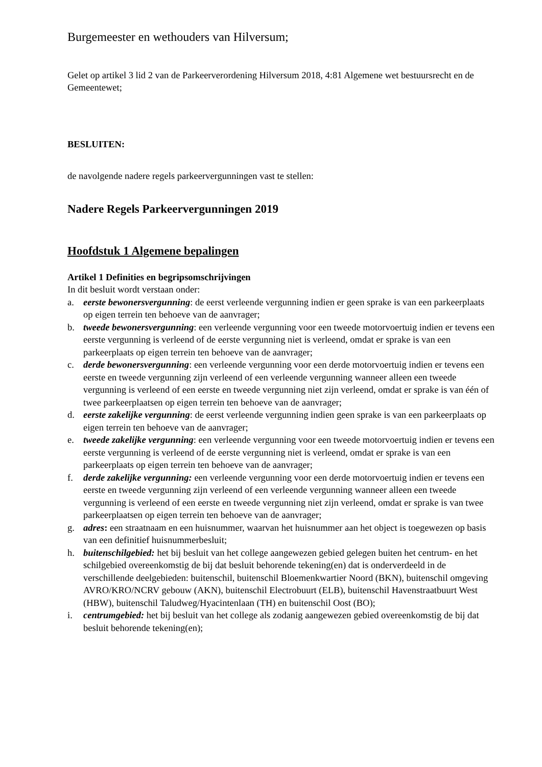Burgemeester en wethouders van Hilversum;
Gelet op artikel 3 lid 2 van de Parkeerverordening Hilversum 2018, 4:81 Algemene wet bestuursrecht en de Gemeentewet;
BESLUITEN:
de navolgende nadere regels parkeervergunningen vast te stellen:
Nadere Regels Parkeervergunningen 2019
Hoofdstuk 1 Algemene bepalingen
Artikel 1 Definities en begripsomschrijvingen
In dit besluit wordt verstaan onder:
a. eerste bewonersvergunning: de eerst verleende vergunning indien er geen sprake is van een parkeerplaats op eigen terrein ten behoeve van de aanvrager;
b. tweede bewonersvergunning: een verleende vergunning voor een tweede motorvoertuig indien er tevens een eerste vergunning is verleend of de eerste vergunning niet is verleend, omdat er sprake is van een parkeerplaats op eigen terrein ten behoeve van de aanvrager;
c. derde bewonersvergunning: een verleende vergunning voor een derde motorvoertuig indien er tevens een eerste en tweede vergunning zijn verleend of een verleende vergunning wanneer alleen een tweede vergunning is verleend of een eerste en tweede vergunning niet zijn verleend, omdat er sprake is van één of twee parkeerplaatsen op eigen terrein ten behoeve van de aanvrager;
d. eerste zakelijke vergunning: de eerst verleende vergunning indien geen sprake is van een parkeerplaats op eigen terrein ten behoeve van de aanvrager;
e. tweede zakelijke vergunning: een verleende vergunning voor een tweede motorvoertuig indien er tevens een eerste vergunning is verleend of de eerste vergunning niet is verleend, omdat er sprake is van een parkeerplaats op eigen terrein ten behoeve van de aanvrager;
f. derde zakelijke vergunning: een verleende vergunning voor een derde motorvoertuig indien er tevens een eerste en tweede vergunning zijn verleend of een verleende vergunning wanneer alleen een tweede vergunning is verleend of een eerste en tweede vergunning niet zijn verleend, omdat er sprake is van twee parkeerplaatsen op eigen terrein ten behoeve van de aanvrager;
g. adres: een straatnaam en een huisnummer, waarvan het huisnummer aan het object is toegewezen op basis van een definitief huisnummerbesluit;
h. buitenschilgebied: het bij besluit van het college aangewezen gebied gelegen buiten het centrum- en het schilgebied overeenkomstig de bij dat besluit behorende tekening(en) dat is onderverdeeld in de verschillende deelgebieden: buitenschil, buitenschil Bloemenkwartier Noord (BKN), buitenschil omgeving AVRO/KRO/NCRV gebouw (AKN), buitenschil Electrobuurt (ELB), buitenschil Havenstraatbuurt West (HBW), buitenschil Taludweg/Hyacintenlaan (TH) en buitenschil Oost (BO);
i. centrumgebied: het bij besluit van het college als zodanig aangewezen gebied overeenkomstig de bij dat besluit behorende tekening(en);